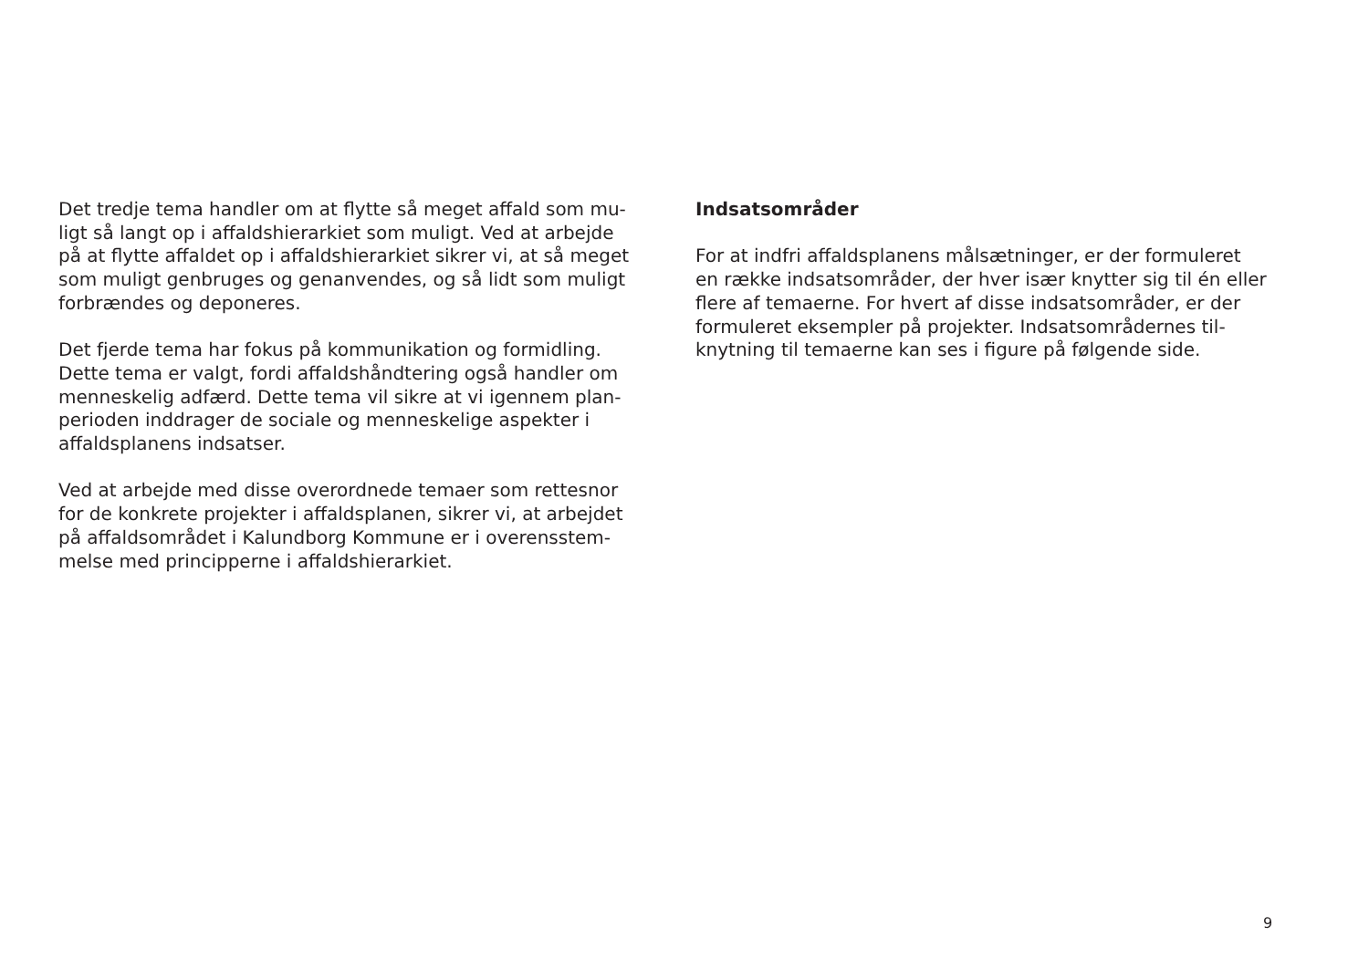Det tredje tema handler om at flytte så meget affald som mu-
ligt så langt op i affaldshierarkiet som muligt. Ved at arbejde
på at flytte affaldet op i affaldshierarkiet sikrer vi, at så meget
som muligt genbruges og genanvendes, og så lidt som muligt
forbrændes og deponeres.
Det fjerde tema har fokus på kommunikation og formidling.
Dette tema er valgt, fordi affaldshåndtering også handler om
menneskelig adfærd. Dette tema vil sikre at vi igennem plan-
perioden inddrager de sociale og menneskelige aspekter i
affaldsplanens indsatser.
Ved at arbejde med disse overordnede temaer som rettesnor
for de konkrete projekter i affaldsplanen, sikrer vi, at arbejdet
på affaldsområdet i Kalundborg Kommune er i overensstem-
melse med principperne i affaldshierarkiet.
Indsatsområder
For at indfri affaldsplanens målsætninger, er der formuleret
en række indsatsområder, der hver især knytter sig til én eller
flere af temaerne. For hvert af disse indsatsområder, er der
formuleret eksempler på projekter. Indsatsområdernes til-
knytning til temaerne kan ses i figure på følgende side.
9